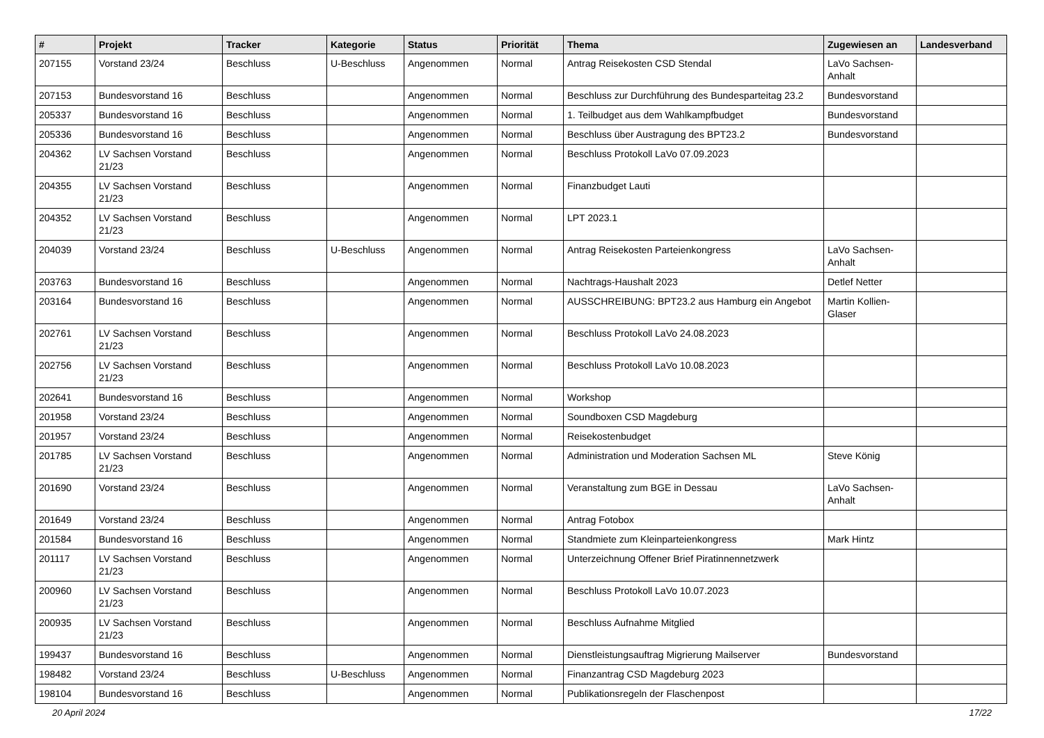| # | Projekt | Tracker | Kategorie | Status | Priorität | Thema | Zugewiesen an | Landesverband |
| --- | --- | --- | --- | --- | --- | --- | --- | --- |
| 207155 | Vorstand 23/24 | Beschluss | U-Beschluss | Angenommen | Normal | Antrag Reisekosten CSD Stendal | LaVo Sachsen-Anhalt | |
| 207153 | Bundesvorstand 16 | Beschluss | | Angenommen | Normal | Beschluss zur Durchführung des Bundesparteitag 23.2 | Bundesvorstand | |
| 205337 | Bundesvorstand 16 | Beschluss | | Angenommen | Normal | 1. Teilbudget aus dem Wahlkampfbudget | Bundesvorstand | |
| 205336 | Bundesvorstand 16 | Beschluss | | Angenommen | Normal | Beschluss über Austragung des BPT23.2 | Bundesvorstand | |
| 204362 | LV Sachsen Vorstand 21/23 | Beschluss | | Angenommen | Normal | Beschluss Protokoll LaVo 07.09.2023 | | |
| 204355 | LV Sachsen Vorstand 21/23 | Beschluss | | Angenommen | Normal | Finanzbudget Lauti | | |
| 204352 | LV Sachsen Vorstand 21/23 | Beschluss | | Angenommen | Normal | LPT 2023.1 | | |
| 204039 | Vorstand 23/24 | Beschluss | U-Beschluss | Angenommen | Normal | Antrag Reisekosten Parteienkongress | LaVo Sachsen-Anhalt | |
| 203763 | Bundesvorstand 16 | Beschluss | | Angenommen | Normal | Nachtrags-Haushalt 2023 | Detlef Netter | |
| 203164 | Bundesvorstand 16 | Beschluss | | Angenommen | Normal | AUSSCHREIBUNG: BPT23.2 aus Hamburg ein Angebot | Martin Kollien-Glaser | |
| 202761 | LV Sachsen Vorstand 21/23 | Beschluss | | Angenommen | Normal | Beschluss Protokoll LaVo 24.08.2023 | | |
| 202756 | LV Sachsen Vorstand 21/23 | Beschluss | | Angenommen | Normal | Beschluss Protokoll LaVo 10.08.2023 | | |
| 202641 | Bundesvorstand 16 | Beschluss | | Angenommen | Normal | Workshop | | |
| 201958 | Vorstand 23/24 | Beschluss | | Angenommen | Normal | Soundboxen CSD Magdeburg | | |
| 201957 | Vorstand 23/24 | Beschluss | | Angenommen | Normal | Reisekostenbudget | | |
| 201785 | LV Sachsen Vorstand 21/23 | Beschluss | | Angenommen | Normal | Administration und Moderation Sachsen ML | Steve König | |
| 201690 | Vorstand 23/24 | Beschluss | | Angenommen | Normal | Veranstaltung zum BGE in Dessau | LaVo Sachsen-Anhalt | |
| 201649 | Vorstand 23/24 | Beschluss | | Angenommen | Normal | Antrag Fotobox | | |
| 201584 | Bundesvorstand 16 | Beschluss | | Angenommen | Normal | Standmiete zum Kleinparteienkongress | Mark Hintz | |
| 201117 | LV Sachsen Vorstand 21/23 | Beschluss | | Angenommen | Normal | Unterzeichnung Offener Brief Piratinnennetzwerk | | |
| 200960 | LV Sachsen Vorstand 21/23 | Beschluss | | Angenommen | Normal | Beschluss Protokoll LaVo 10.07.2023 | | |
| 200935 | LV Sachsen Vorstand 21/23 | Beschluss | | Angenommen | Normal | Beschluss Aufnahme Mitglied | | |
| 199437 | Bundesvorstand 16 | Beschluss | | Angenommen | Normal | Dienstleistungsauftrag Migrierung Mailserver | Bundesvorstand | |
| 198482 | Vorstand 23/24 | Beschluss | U-Beschluss | Angenommen | Normal | Finanzantrag CSD Magdeburg 2023 | | |
| 198104 | Bundesvorstand 16 | Beschluss | | Angenommen | Normal | Publikationsregeln der Flaschenpost | | |
20 April 2024 17/22